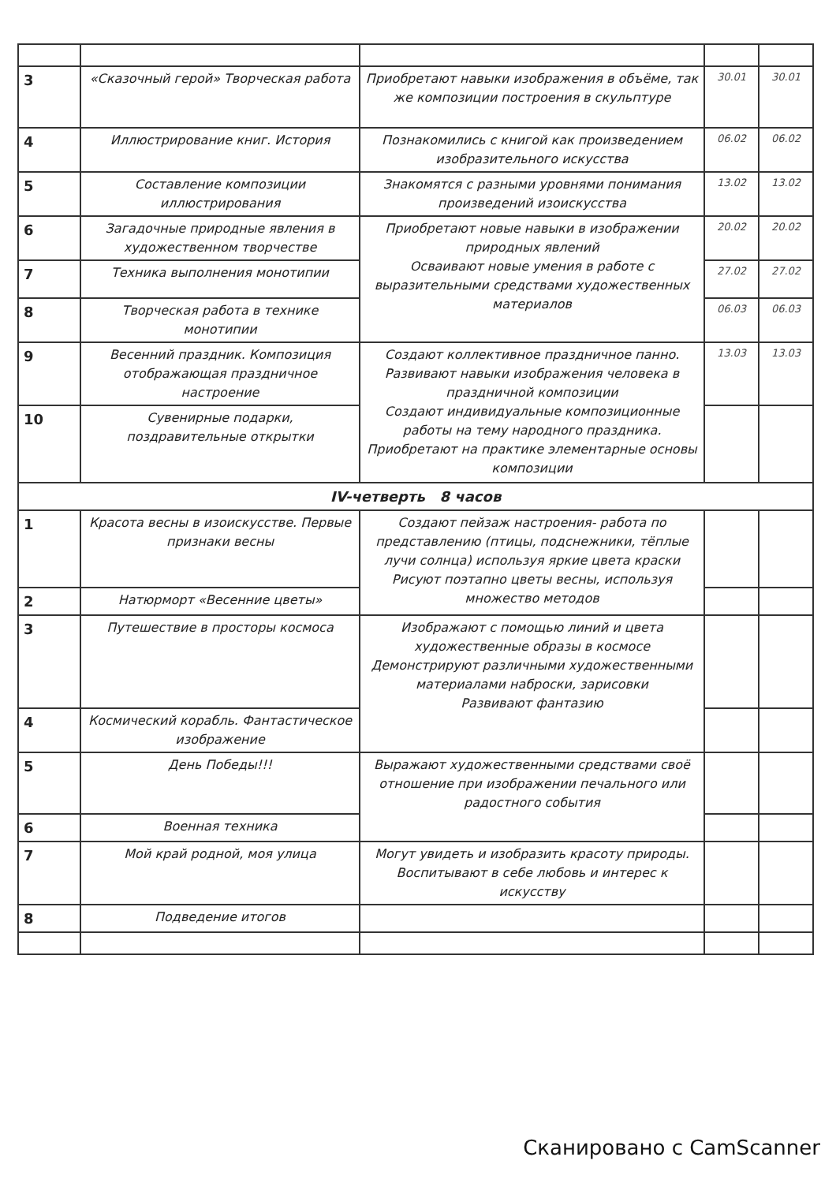| 3 | «Сказочный герой» Творческая работа | Приобретают навыки изображения в объёме, так же композиции построения в скульптуре | 30.01 | 30.01 |
| 4 | Иллюстрирование книг. История | Познакомились с книгой как произведением изобразительного искусства | 06.02 | 06.02 |
| 5 | Составление композиции иллюстрирования | Знакомятся с разными уровнями понимания произведений изоискусства | 13.02 | 13.02 |
| 6 | Загадочные природные явления в художественном творчестве | Приобретают новые навыки в изображении природных явлений Осваивают новые умения в работе с выразительными средствами художественных материалов | 20.02 | 20.02 |
| 7 | Техника выполнения монотипии | | 27.02 | 27.02 |
| 8 | Творческая работа в технике монотипии | | 06.03 | 06.03 |
| 9 | Весенний праздник. Композиция отображающая праздничное настроение | Создают коллективное праздничное панно. Развивают навыки изображения человека в праздничной композиции Создают индивидуальные композиционные работы на тему народного праздника. Приобретают на практике элементарные основы композиции | 13.03 | 13.03 |
| 10 | Сувенирные подарки, поздравительные открытки | | | |
| IV-четверть 8 часов | | | | |
| 1 | Красота весны в изоискусстве. Первые признаки весны | Создают пейзаж настроения- работа по представлению (птицы, подснежники, тёплые лучи солнца) используя яркие цвета краски Рисуют поэтапно цветы весны, используя множество методов | | |
| 2 | Натюрморт «Весенние цветы» | | | |
| 3 | Путешествие в просторы космоса | Изображают с помощью линий и цвета художественные образы в космосе Демонстрируют различными художественными материалами наброски, зарисовки Развивают фантазию | | |
| 4 | Космический корабль. Фантастическое изображение | | | |
| 5 | День Победы!!! | Выражают художественными средствами своё отношение при изображении печального или радостного события | | |
| 6 | Военная техника | | | |
| 7 | Мой край родной, моя улица | Могут увидеть и изобразить красоту природы. Воспитывают в себе любовь и интерес к искусству | | |
| 8 | Подведение итогов | | | |
Сканировано с CamScanner